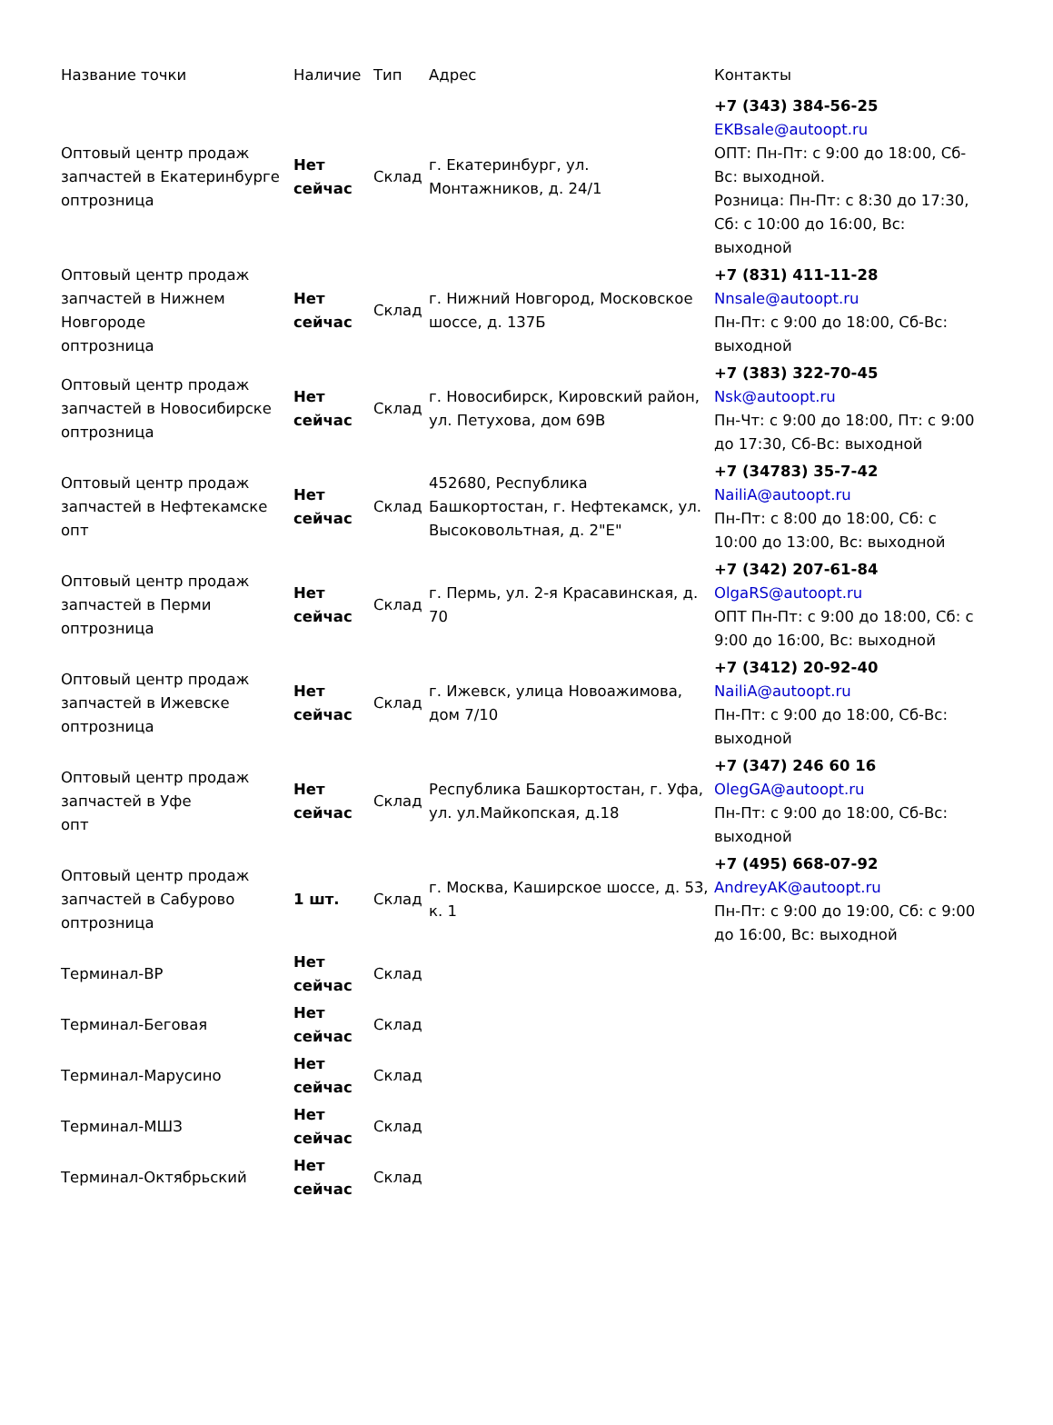| Название точки | Наличие | Тип | Адрес | Контакты |
| --- | --- | --- | --- | --- |
| Оптовый центр продаж запчастей в Екатеринбурге оптрозница | Нет сейчас | Склад | г. Екатеринбург, ул. Монтажников, д. 24/1 | +7 (343) 384-56-25 EKBsale@autoopt.ru ОПТ: Пн-Пт: с 9:00 до 18:00, Сб-Вс: выходной. Розница: Пн-Пт: с 8:30 до 17:30, Сб: с 10:00 до 16:00, Вс: выходной |
| Оптовый центр продаж запчастей в Нижнем Новгороде оптрозница | Нет сейчас | Склад | г. Нижний Новгород, Московское шоссе, д. 137Б | +7 (831) 411-11-28 Nnsale@autoopt.ru Пн-Пт: с 9:00 до 18:00, Сб-Вс: выходной |
| Оптовый центр продаж запчастей в Новосибирске оптрозница | Нет сейчас | Склад | г. Новосибирск, Кировский район, ул. Петухова, дом 69В | +7 (383) 322-70-45 Nsk@autoopt.ru Пн-Чт: с 9:00 до 18:00, Пт: с 9:00 до 17:30, Сб-Вс: выходной |
| Оптовый центр продаж запчастей в Нефтекамске опт | Нет сейчас | Склад | 452680, Республика Башкортостан, г. Нефтекамск, ул. Высоковольтная, д. 2"Е" | +7 (34783) 35-7-42 NailiA@autoopt.ru Пн-Пт: с 8:00 до 18:00, Сб: с 10:00 до 13:00, Вс: выходной |
| Оптовый центр продаж запчастей в Перми оптрозница | Нет сейчас | Склад | г. Пермь, ул. 2-я Красавинская, д. 70 | +7 (342) 207-61-84 OlgaRS@autoopt.ru ОПТ Пн-Пт: с 9:00 до 18:00, Сб: с 9:00 до 16:00, Вс: выходной |
| Оптовый центр продаж запчастей в Ижевске оптрозница | Нет сейчас | Склад | г. Ижевск, улица Новоажимова, дом 7/10 | +7 (3412) 20-92-40 NailiA@autoopt.ru Пн-Пт: с 9:00 до 18:00, Сб-Вс: выходной |
| Оптовый центр продаж запчастей в Уфе опт | Нет сейчас | Склад | Республика Башкортостан, г. Уфа, ул. ул.Майкопская, д.18 | +7 (347) 246 60 16 OlegGA@autoopt.ru Пн-Пт: с 9:00 до 18:00, Сб-Вс: выходной |
| Оптовый центр продаж запчастей в Сабурово оптрозница | 1 шт. | Склад | г. Москва, Каширское шоссе, д. 53, к. 1 | +7 (495) 668-07-92 AndreyAK@autoopt.ru Пн-Пт: с 9:00 до 19:00, Сб: с 9:00 до 16:00, Вс: выходной |
| Терминал-ВР | Нет сейчас | Склад | | |
| Терминал-Беговая | Нет сейчас | Склад | | |
| Терминал-Марусино | Нет сейчас | Склад | | |
| Терминал-МШЗ | Нет сейчас | Склад | | |
| Терминал-Октябрьский | Нет сейчас | Склад | | |